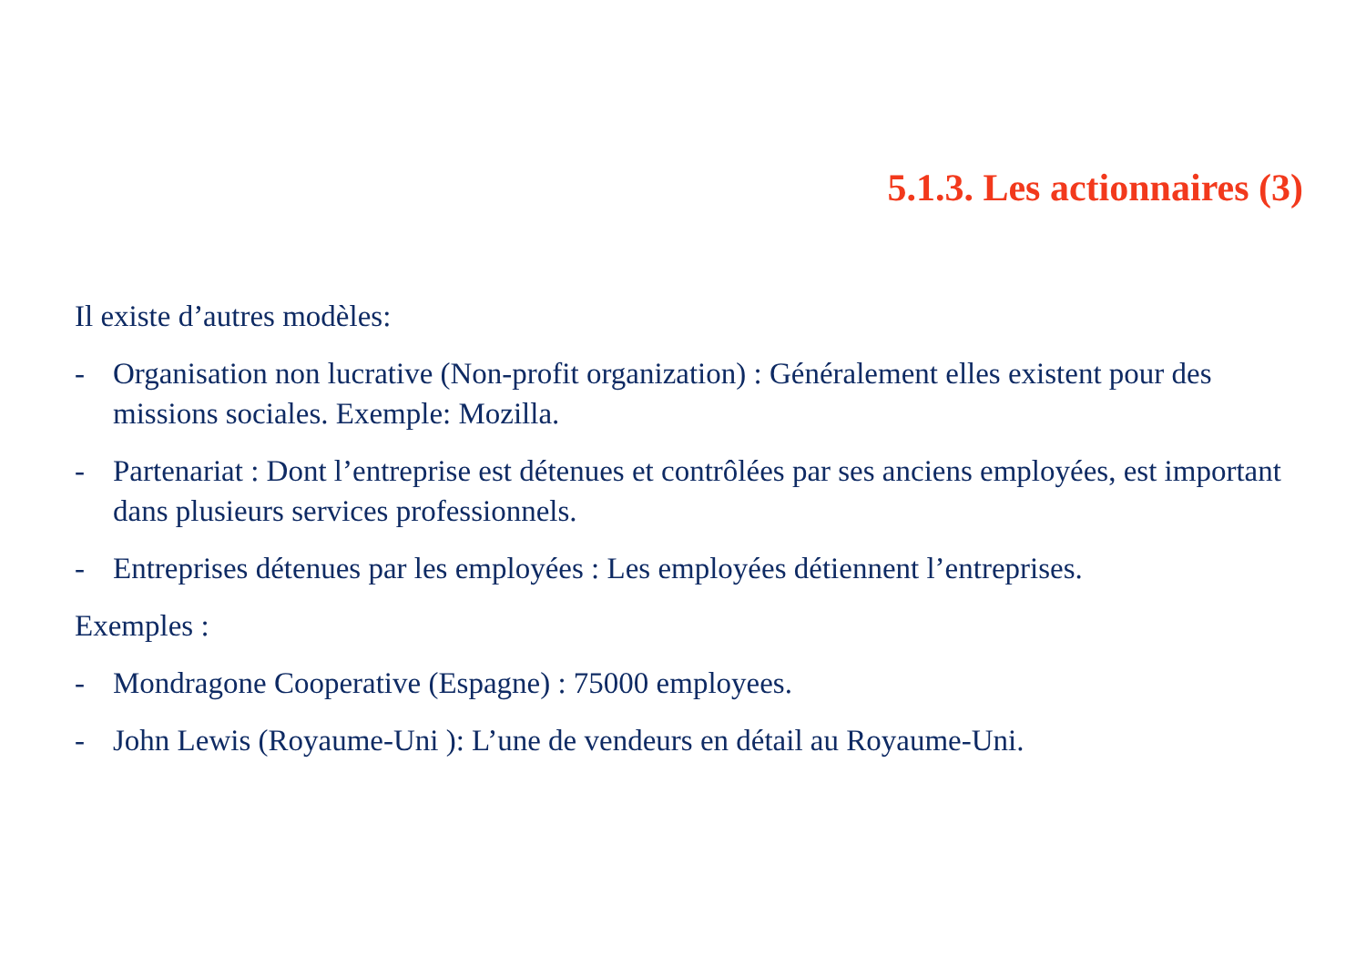5.1.3. Les actionnaires (3)
Il existe d’autres modèles:
- Organisation non lucrative (Non-profit organization) : Généralement elles existent pour des missions sociales. Exemple: Mozilla.
- Partenariat : Dont l’entreprise est détenues et contrôlées par ses anciens employées, est important dans plusieurs services professionnels.
- Entreprises détenues par les employées : Les employées détiennent l’entreprises.
Exemples :
- Mondragone Cooperative (Espagne) : 75000 employees.
- John Lewis (Royaume-Uni ): L’une de vendeurs en détail au Royaume-Uni.